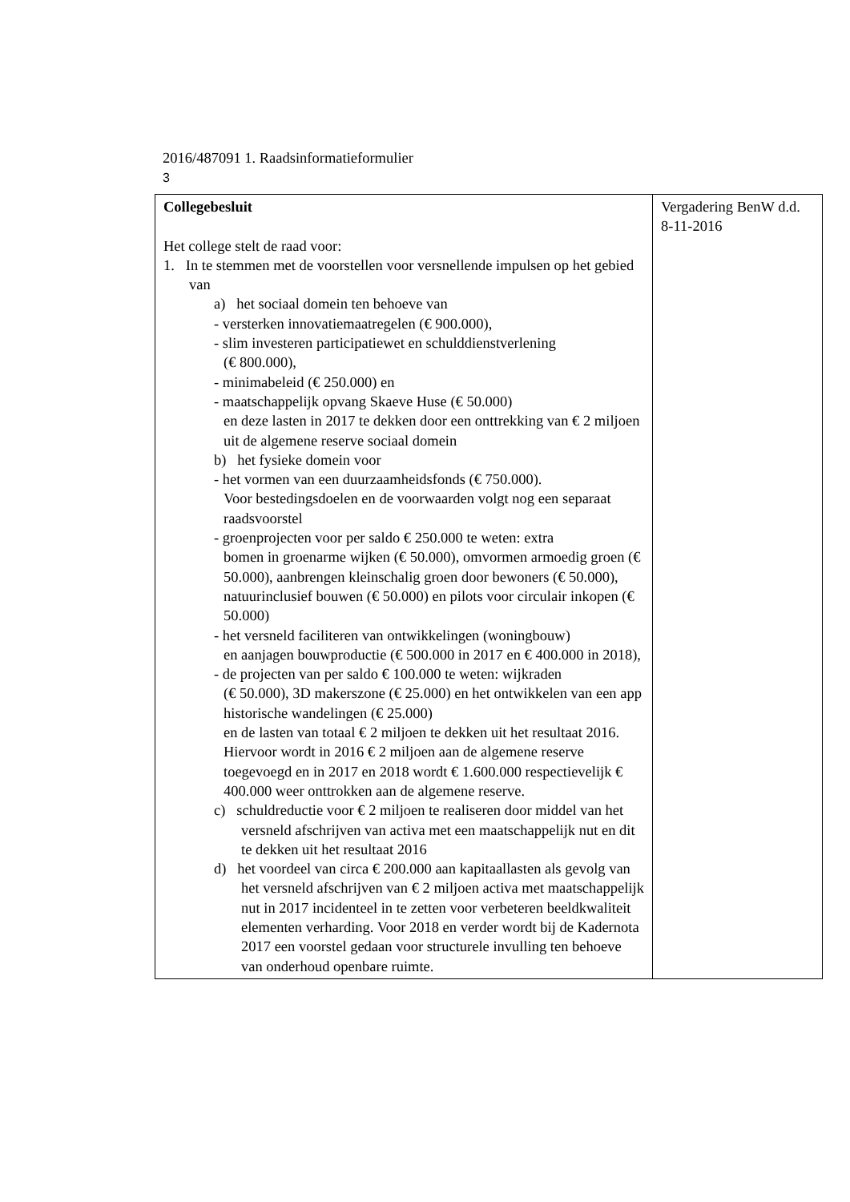2016/487091 1. Raadsinformatieformulier
3
| Collegebesluit Het college stelt de raad voor: 1. In te stemmen met de voorstellen voor versnellende impulsen op het gebied van a) het sociaal domein ten behoeve van - versterken innovatiemaatregelen (€ 900.000), - slim investeren participatiewet en schulddienstverlening (€ 800.000), - minimabeleid (€ 250.000) en - maatschappelijk opvang Skaeve Huse (€ 50.000) en deze lasten in 2017 te dekken door een onttrekking van € 2 miljoen uit de algemene reserve sociaal domein b) het fysieke domein voor - het vormen van een duurzaamheidsfonds (€ 750.000). Voor bestedingsdoelen en de voorwaarden volgt nog een separaat raadsvoorstel - groenprojecten voor per saldo € 250.000 te weten: extra bomen in groenarme wijken (€ 50.000), omvormen armoedig groen (€ 50.000), aanbrengen kleinschalig groen door bewoners (€ 50.000), natuurinclusief bouwen (€ 50.000) en pilots voor circulair inkopen (€ 50.000) - het versneld faciliteren van ontwikkelingen (woningbouw) en aanjagen bouwproductie (€ 500.000 in 2017 en € 400.000 in 2018), - de projecten van per saldo € 100.000 te weten: wijkraden (€ 50.000), 3D makerszone (€ 25.000) en het ontwikkelen van een app historische wandelingen (€ 25.000) en de lasten van totaal € 2 miljoen te dekken uit het resultaat 2016. Hiervoor wordt in 2016 € 2 miljoen aan de algemene reserve toegevoegd en in 2017 en 2018 wordt € 1.600.000 respectievelijk € 400.000 weer onttrokken aan de algemene reserve. c) schuldreductie voor € 2 miljoen te realiseren door middel van het versneld afschrijven van activa met een maatschappelijk nut en dit te dekken uit het resultaat 2016 d) het voordeel van circa € 200.000 aan kapitaallasten als gevolg van het versneld afschrijven van € 2 miljoen activa met maatschappelijk nut in 2017 incidenteel in te zetten voor verbeteren beeldkwaliteit elementen verharding. Voor 2018 en verder wordt bij de Kadernota 2017 een voorstel gedaan voor structurele invulling ten behoeve van onderhoud openbare ruimte. | Vergadering BenW d.d. 8-11-2016 |